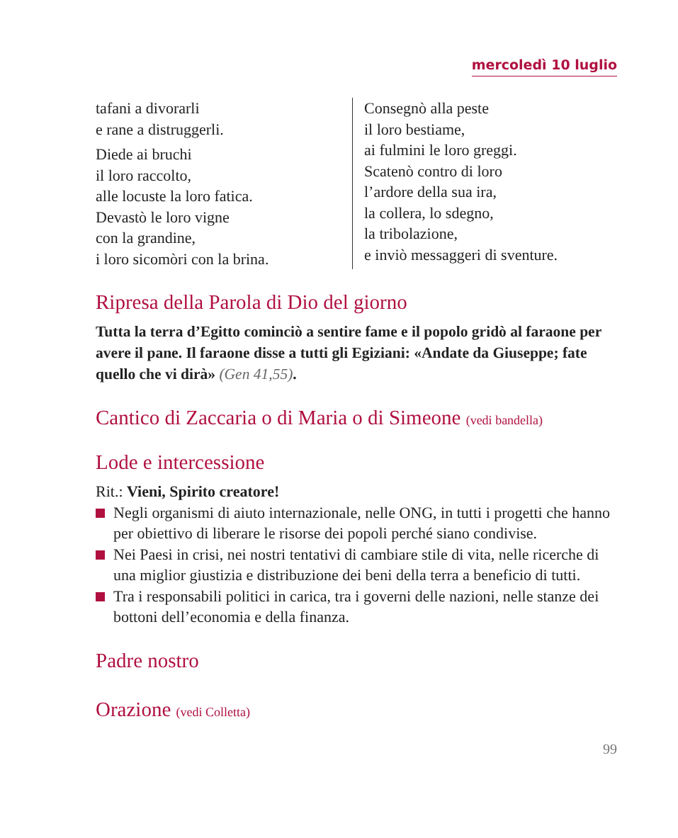mercoledì 10 luglio
tafani a divorarli
e rane a distruggerli.
Diede ai bruchi
il loro raccolto,
alle locuste la loro fatica.
Devastò le loro vigne
con la grandine,
i loro sicomòri con la brina.
Consegnò alla peste
il loro bestiame,
ai fulmini le loro greggi.
Scatenò contro di loro
l’ardore della sua ira,
la collera, lo sdegno,
la tribolazione,
e inviò messaggeri di sventure.
Ripresa della Parola di Dio del giorno
Tutta la terra d’Egitto cominciò a sentire fame e il popolo gridò al faraone per avere il pane. Il faraone disse a tutti gli Egiziani: «Andate da Giuseppe; fate quello che vi dirà» (Gen 41,55).
Cantico di Zaccaria o di Maria o di Simeone (vedi bandella)
Lode e intercessione
Rit.: Vieni, Spirito creatore!
Negli organismi di aiuto internazionale, nelle ONG, in tutti i progetti che hanno per obiettivo di liberare le risorse dei popoli perché siano condivise.
Nei Paesi in crisi, nei nostri tentativi di cambiare stile di vita, nelle ricerche di una miglior giustizia e distribuzione dei beni della terra a beneficio di tutti.
Tra i responsabili politici in carica, tra i governi delle nazioni, nelle stanze dei bottoni dell’economia e della finanza.
Padre nostro
Orazione (vedi Colletta)
99